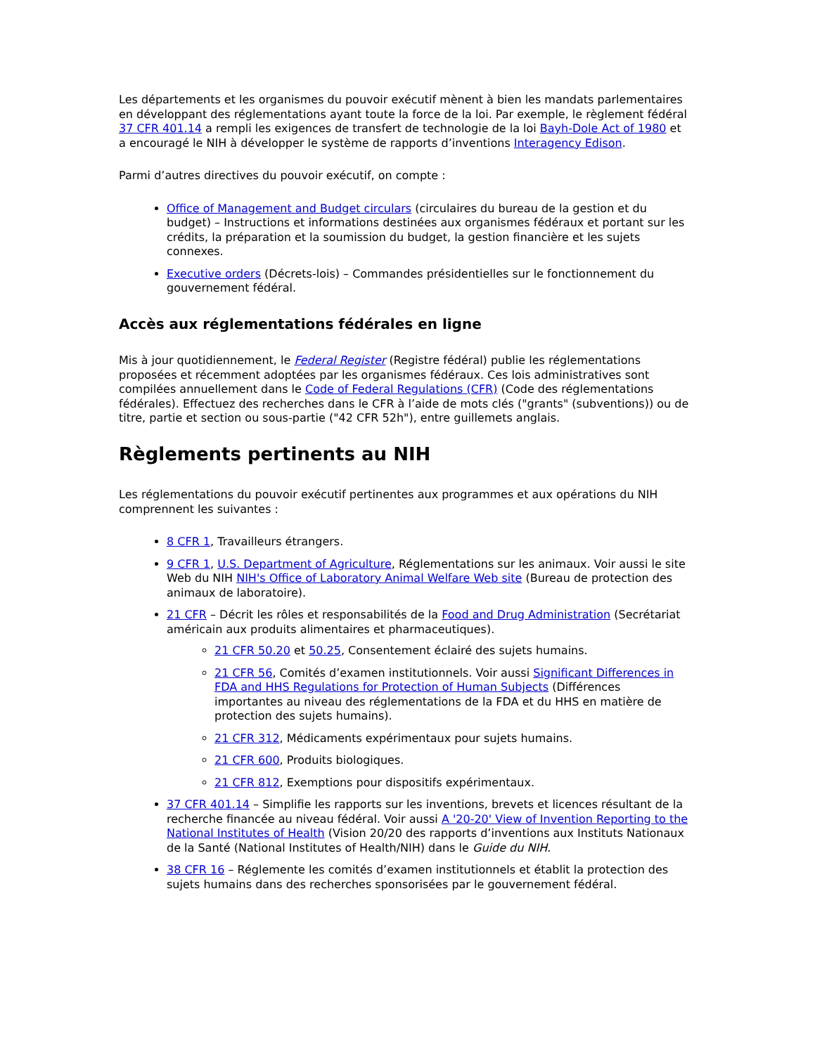Les départements et les organismes du pouvoir exécutif mènent à bien les mandats parlementaires en développant des réglementations ayant toute la force de la loi. Par exemple, le règlement fédéral 37 CFR 401.14 a rempli les exigences de transfert de technologie de la loi Bayh-Dole Act of 1980 et a encouragé le NIH à développer le système de rapports d’inventions Interagency Edison.
Parmi d’autres directives du pouvoir exécutif, on compte :
Office of Management and Budget circulars (circulaires du bureau de la gestion et du budget) – Instructions et informations destinées aux organismes fédéraux et portant sur les crédits, la préparation et la soumission du budget, la gestion financière et les sujets connexes.
Executive orders (Décrets-lois) – Commandes présidentielles sur le fonctionnement du gouvernement fédéral.
Accès aux réglementations fédérales en ligne
Mis à jour quotidiennement, le Federal Register (Registre fédéral) publie les réglementations proposées et récemment adoptées par les organismes fédéraux. Ces lois administratives sont compilées annuellement dans le Code of Federal Regulations (CFR) (Code des réglementations fédérales). Effectuez des recherches dans le CFR à l’aide de mots clés ("grants" (subventions)) ou de titre, partie et section ou sous-partie ("42 CFR 52h"), entre guillemets anglais.
Règlements pertinents au NIH
Les réglementations du pouvoir exécutif pertinentes aux programmes et aux opérations du NIH comprennent les suivantes :
8 CFR 1, Travailleurs étrangers.
9 CFR 1, U.S. Department of Agriculture, Réglementations sur les animaux. Voir aussi le site Web du NIH NIH's Office of Laboratory Animal Welfare Web site (Bureau de protection des animaux de laboratoire).
21 CFR – Décrit les rôles et responsabilités de la Food and Drug Administration (Secrétariat américain aux produits alimentaires et pharmaceutiques).
21 CFR 50.20 et 50.25, Consentement éclairé des sujets humains.
21 CFR 56, Comités d’examen institutionnels. Voir aussi Significant Differences in FDA and HHS Regulations for Protection of Human Subjects (Différences importantes au niveau des réglementations de la FDA et du HHS en matière de protection des sujets humains).
21 CFR 312, Médicaments expérimentaux pour sujets humains.
21 CFR 600, Produits biologiques.
21 CFR 812, Exemptions pour dispositifs expérimentaux.
37 CFR 401.14 – Simplifie les rapports sur les inventions, brevets et licences résultant de la recherche financée au niveau fédéral. Voir aussi A '20-20' View of Invention Reporting to the National Institutes of Health (Vision 20/20 des rapports d’inventions aux Instituts Nationaux de la Santé (National Institutes of Health/NIH) dans le Guide du NIH.
38 CFR 16 – Réglemente les comités d’examen institutionnels et établit la protection des sujets humains dans des recherches sponsorisées par le gouvernement fédéral.